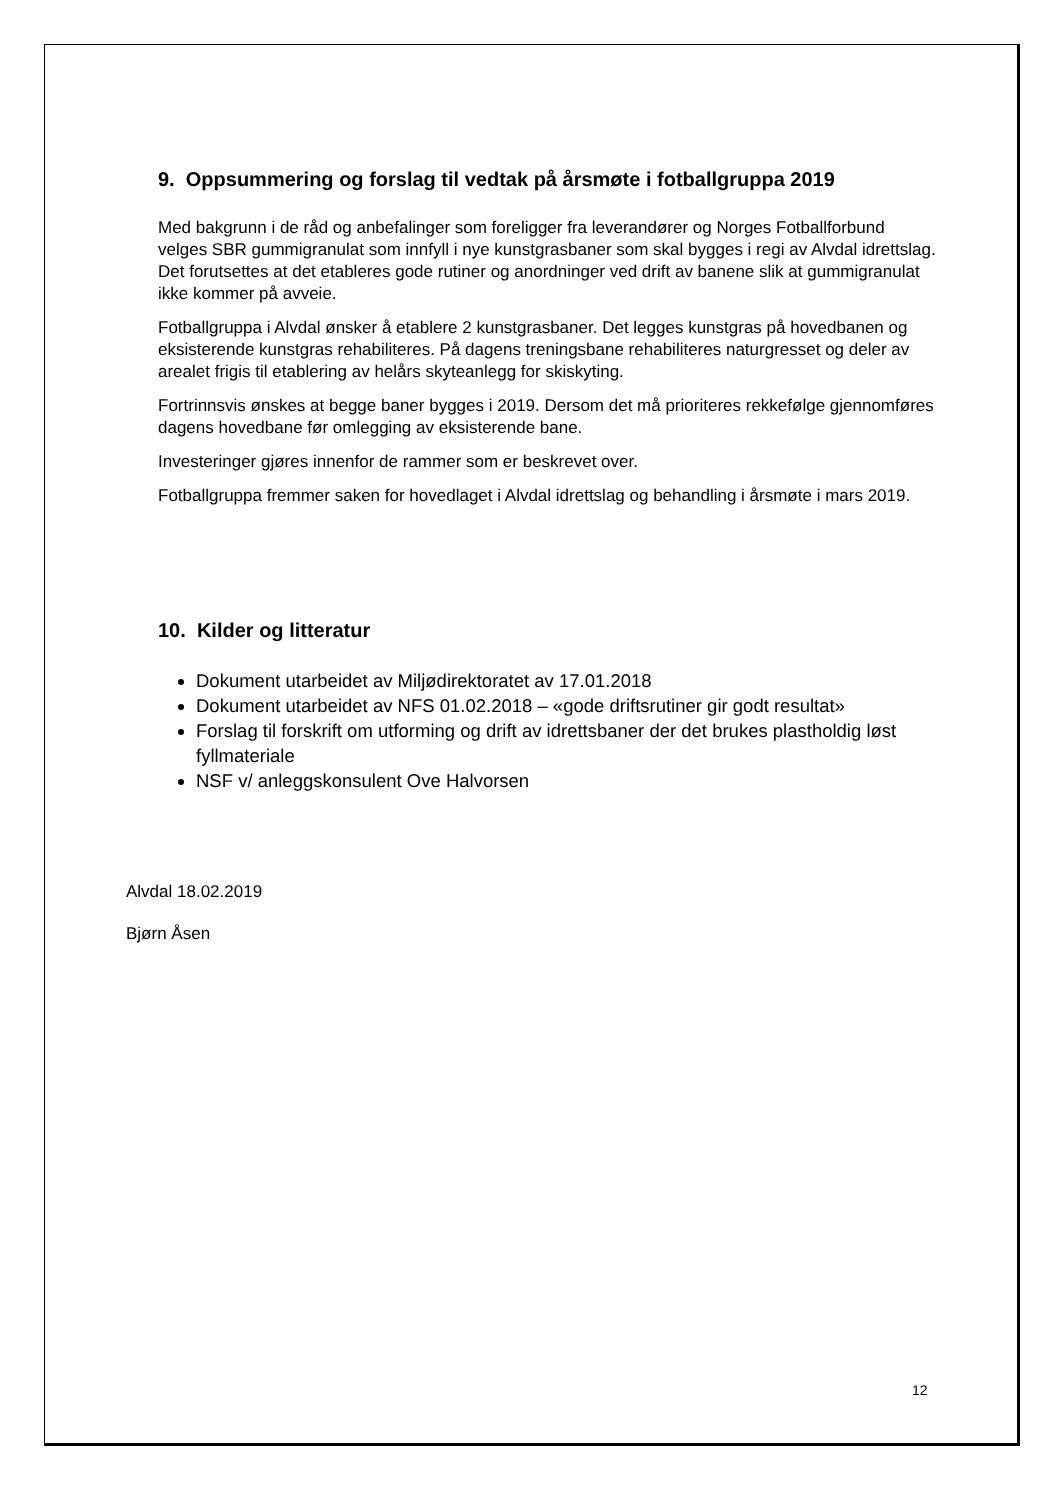9. Oppsummering og forslag til vedtak på årsmøte i fotballgruppa 2019
Med bakgrunn i de råd og anbefalinger som foreligger fra leverandører og Norges Fotballforbund velges SBR gummigranulat som innfyll i nye kunstgrasbaner som skal bygges i regi av Alvdal idrettslag. Det forutsettes at det etableres gode rutiner og anordninger ved drift av banene slik at gummigranulat ikke kommer på avveie.
Fotballgruppa i Alvdal ønsker å etablere 2 kunstgrasbaner. Det legges kunstgras på hovedbanen og eksisterende kunstgras rehabiliteres. På dagens treningsbane rehabiliteres naturgresset og deler av arealet frigis til etablering av helårs skyteanlegg for skiskyting.
Fortrinnsvis ønskes at begge baner bygges i 2019. Dersom det må prioriteres rekkefølge gjennomføres dagens hovedbane før omlegging av eksisterende bane.
Investeringer gjøres innenfor de rammer som er beskrevet over.
Fotballgruppa fremmer saken for hovedlaget i Alvdal idrettslag og behandling i årsmøte i mars 2019.
10. Kilder og litteratur
Dokument utarbeidet av Miljødirektoratet av 17.01.2018
Dokument utarbeidet av NFS 01.02.2018 – «gode driftsrutiner gir godt resultat»
Forslag til forskrift om utforming og drift av idrettsbaner der det brukes plastholdig løst fyllmateriale
NSF v/ anleggskonsulent Ove Halvorsen
Alvdal 18.02.2019
Bjørn Åsen
12